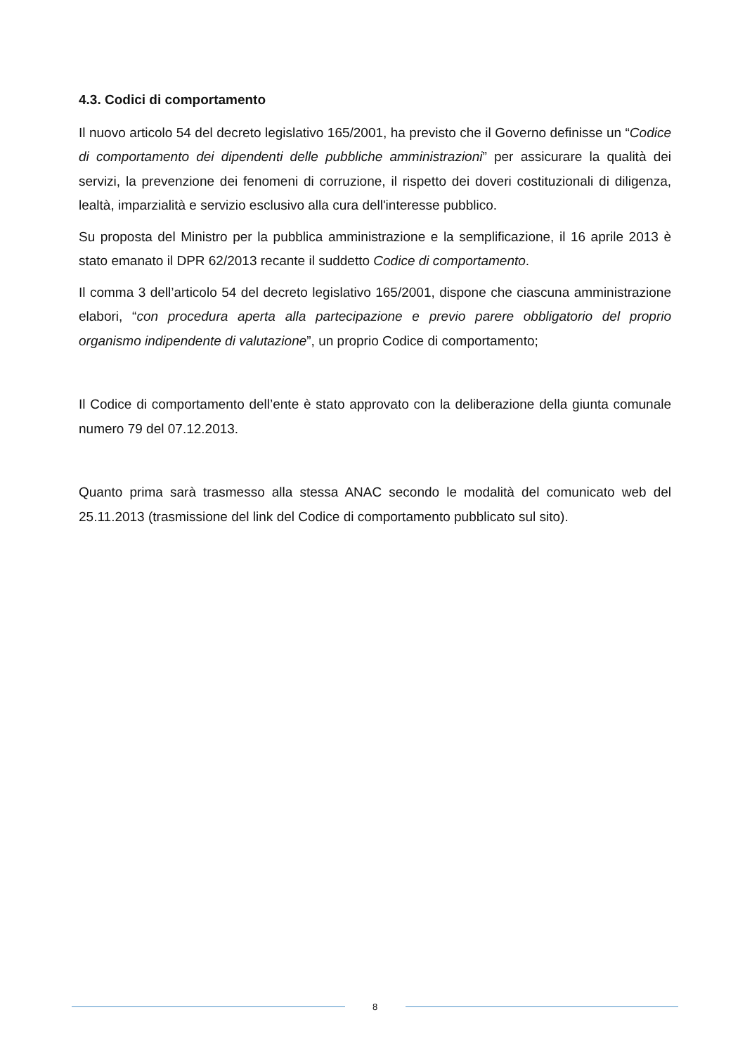4.3. Codici di comportamento
Il nuovo articolo 54 del decreto legislativo 165/2001, ha previsto che il Governo definisse un “Codice di comportamento dei dipendenti delle pubbliche amministrazioni” per assicurare la qualità dei servizi, la prevenzione dei fenomeni di corruzione, il rispetto dei doveri costituzionali di diligenza, lealtà, imparzialità e servizio esclusivo alla cura dell'interesse pubblico.
Su proposta del Ministro per la pubblica amministrazione e la semplificazione, il 16 aprile 2013 è stato emanato il DPR 62/2013 recante il suddetto Codice di comportamento.
Il comma 3 dell’articolo 54 del decreto legislativo 165/2001, dispone che ciascuna amministrazione elabori, “con procedura aperta alla partecipazione e previo parere obbligatorio del proprio organismo indipendente di valutazione”, un proprio Codice di comportamento;
Il Codice di comportamento dell’ente è stato approvato con la deliberazione della giunta comunale numero 79 del 07.12.2013.
Quanto prima sarà trasmesso alla stessa ANAC secondo le modalità del comunicato web del 25.11.2013 (trasmissione del link del Codice di comportamento pubblicato sul sito).
8